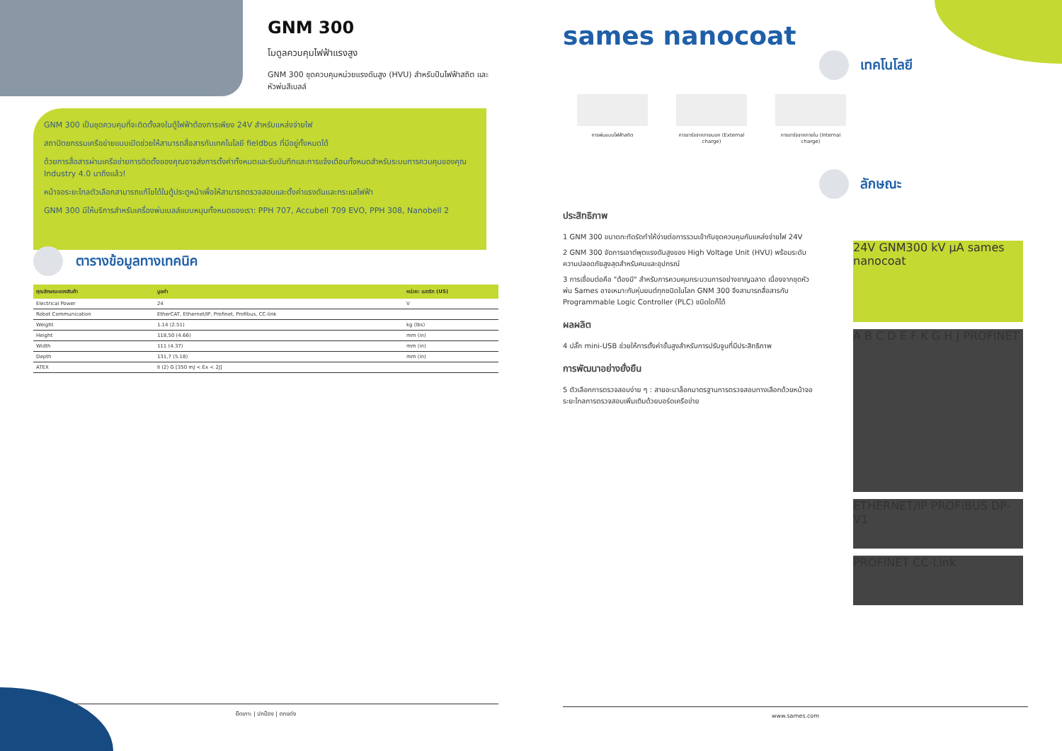GNM 300
โมดูลควบคุมไฟฟ้าแรงสูง
GNM 300 ชุดควบคุมหน่วยแรงดันสูง (HVU) สำหรับปืนไฟฟ้าสถิต และหัวพ่นสีเบลล์
GNM 300 เป็นชุดควบคุมที่จะติดตั้งลงในตู้ไฟฟ้าต้องการเพียง 24V สำหรับแหล่งจ่ายไฟ
สถาปัตยกรรมเครือข่ายแบบเปิดช่วยให้สามารถสื่อสารกับเทคโนโลยี fieldbus ที่มีอยู่ทั้งหมดได้
ด้วยการสื่อสารผ่านเครือข่ายการติดตั้งของคุณอาจส่งการตั้งค่าทั้งหมดและรับบันทึกและการแจ้งเตือนทั้งหมดสำหรับระบบการควบคุมของคุณ Industry 4.0 มาถึงแล้ว!
หน้าจอระยะไกลตัวเลือกสามารถแก้ไขได้ในตู้ประตูหน้าเพื่อให้สามารถตรวจสอบและตั้งค่าแรงดันและกระแสไฟฟ้า
GNM 300 มีให้บริการสำหรับเครื่องพ่นเบลล์แบบหมุนทั้งหมดของเรา: PPH 707, Accubell 709 EVO, PPH 308, Nanobell 2
ตารางข้อมูลทางเทคนิค
| คุณลักษณะของสินค้า | มูลค่า | หน่วย: เมตริก (US) |
| --- | --- | --- |
| Electrical Power | 24 | V |
| Robot Communication | EtherCAT, Ethernet/IP, Profinet, Profibus, CC-link | |
| Weight | 1.14 (2.51) | kg (lbs) |
| Height | 118,50 (4.66) | mm (in) |
| Width | 111 (4.37) | mm (in) |
| Depth | 131,7 (5.18) | mm (in) |
| ATEX | II (2) G [350 mJ < Ex < 2J] | |
ยึดเกาะ | ปกป้อง | ตกแต่ง
sames nanocoat
เทคโนโลยี
การพ่นแบบไฟฟ้าสถิต การชาร์จจากภายนอก (External charge)
การชาร์จจากภายใน (Internal charge)
ลักษณะ
ประสิทธิภาพ
1 GNM 300 ขนาดกะทัดรัดทำให้ง่ายต่อการรวมเข้ากับชุดควบคุมกับแหล่งจ่ายไฟ 24V
2 GNM 300 จัดการเอาต์พุตแรงดันสูงของ High Voltage Unit (HVU) พร้อมระดับความปลอดภัยสูงสุดสำหรับคนและอุปกรณ์
3 การเชื่อมต่อคือ "ต้องมี" สำหรับการควบคุมกระบวนการอย่างชาญฉลาด เนื่องจากชุดหัวพ่น Sames อาจเหมาะกับหุ่นยนต์ทุกชนิดในโลก GNM 300 จึงสามารถสื่อสารกับ Programmable Logic Controller (PLC) ชนิดใดก็ได้
ผลผลิต
4 ปลั๊ก mini-USB ช่วยให้การตั้งค่าขั้นสูงสำหรับการปรับจูนที่มีประสิทธิภาพ
การพัฒนาอย่างยั่งยืน
5 ตัวเลือกการตรวจสอบง่าย ๆ : สายอะนาล็อกมาตรฐานการตรวจสอบทางเลือกด้วยหน้าจอระยะไกลการตรวจสอบเพิ่มเติมด้วยบอร์ดเครือข่าย
24V GNM300 kV µA sames nanocoat
A B C D E F K G H J PROFINET
ETHERNET/IP PROFIBUS DP-V1
PROFINET CC-Link
www.sames.com